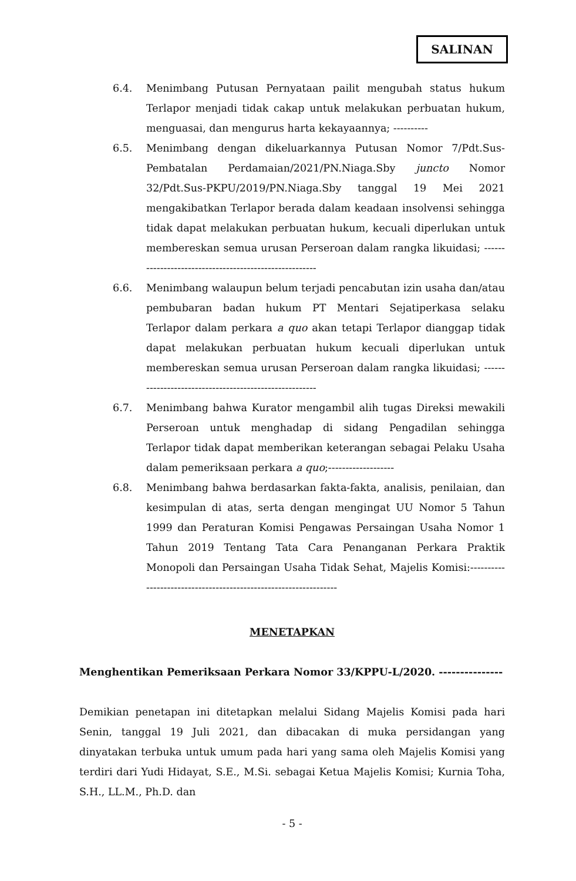SALINAN
6.4. Menimbang Putusan Pernyataan pailit mengubah status hukum Terlapor menjadi tidak cakap untuk melakukan perbuatan hukum, menguasai, dan mengurus harta kekayaannya; ----------
6.5. Menimbang dengan dikeluarkannya Putusan Nomor 7/Pdt.Sus-Pembatalan Perdamaian/2021/PN.Niaga.Sby juncto Nomor 32/Pdt.Sus-PKPU/2019/PN.Niaga.Sby tanggal 19 Mei 2021 mengakibatkan Terlapor berada dalam keadaan insolvensi sehingga tidak dapat melakukan perbuatan hukum, kecuali diperlukan untuk membereskan semua urusan Perseroan dalam rangka likuidasi; -------------------------------------------------------
6.6. Menimbang walaupun belum terjadi pencabutan izin usaha dan/atau pembubaran badan hukum PT Mentari Sejatiperkasa selaku Terlapor dalam perkara a quo akan tetapi Terlapor dianggap tidak dapat melakukan perbuatan hukum kecuali diperlukan untuk membereskan semua urusan Perseroan dalam rangka likuidasi; -------------------------------------------------------
6.7. Menimbang bahwa Kurator mengambil alih tugas Direksi mewakili Perseroan untuk menghadap di sidang Pengadilan sehingga Terlapor tidak dapat memberikan keterangan sebagai Pelaku Usaha dalam pemeriksaan perkara a quo;-------------------
6.8. Menimbang bahwa berdasarkan fakta-fakta, analisis, penilaian, dan kesimpulan di atas, serta dengan mengingat UU Nomor 5 Tahun 1999 dan Peraturan Komisi Pengawas Persaingan Usaha Nomor 1 Tahun 2019 Tentang Tata Cara Penanganan Perkara Praktik Monopoli dan Persaingan Usaha Tidak Sehat, Majelis Komisi:-----------------------------------------------------------------
MENETAPKAN
Menghentikan Pemeriksaan Perkara Nomor 33/KPPU-L/2020. ---------------
Demikian penetapan ini ditetapkan melalui Sidang Majelis Komisi pada hari Senin, tanggal 19 Juli 2021, dan dibacakan di muka persidangan yang dinyatakan terbuka untuk umum pada hari yang sama oleh Majelis Komisi yang terdiri dari Yudi Hidayat, S.E., M.Si. sebagai Ketua Majelis Komisi; Kurnia Toha, S.H., LL.M., Ph.D. dan
- 5 -